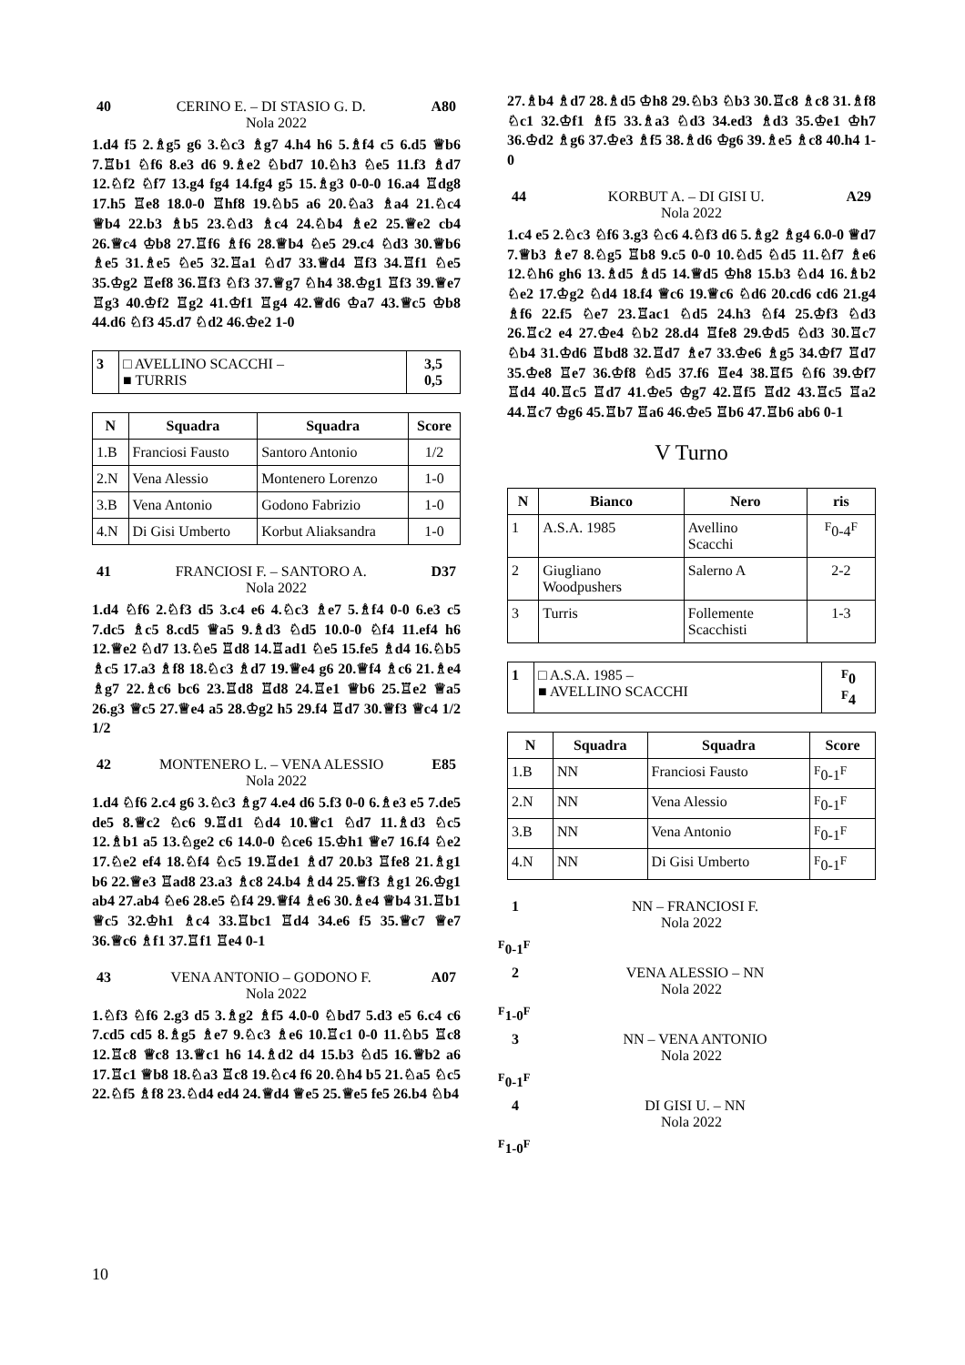40 CERINO E. – DI STASIO G. D. A80
Nola 2022
1.d4 f5 2.♗g5 g6 3.♘c3 ♗g7 4.h4 h6 5.♗f4 c5 6.d5 ♕b6 7.♖b1 ♘f6 8.e3 d6 9.♗e2 ♘bd7 10.♘h3 ♘e5 11.f3 ♗d7 12.♘f2 ♘f7 13.g4 fg4 14.fg4 g5 15.♗g3 0-0-0 16.a4 ♖dg8 17.h5 ♖e8 18.0-0 ♖hf8 19.♘b5 a6 20.♘a3 ♗a4 21.♘c4 ♕b4 22.b3 ♗b5 23.♘d3 ♗c4 24.♘b4 ♗e2 25.♕e2 cb4 26.♕c4 ♔b8 27.♖f6 ♗f6 28.♕b4 ♘e5 29.c4 ♘d3 30.♕b6 ♗e5 31.♗e5 ♘e5 32.♖a1 ♘d7 33.♕d4 ♖f3 34.♖f1 ♘e5 35.♔g2 ♖ef8 36.♖f3 ♘f3 37.♕g7 ♘h4 38.♔g1 ♖f3 39.♕e7 ♖g3 40.♔f2 ♖g2 41.♔f1 ♖g4 42.♕d6 ♔a7 43.♕c5 ♔b8 44.d6 ♘f3 45.d7 ♘d2 46.♔e2 1-0
| 3 | □ AVELLINO SCACCHI – ■ TURRIS | 3,5 0,5 |
| N | Squadra | Squadra | Score |
| --- | --- | --- | --- |
| 1.B | Franciosi Fausto | Santoro Antonio | 1/2 |
| 2.N | Vena Alessio | Montenero Lorenzo | 1-0 |
| 3.B | Vena Antonio | Godono Fabrizio | 1-0 |
| 4.N | Di Gisi Umberto | Korbut Aliaksandra | 1-0 |
41 FRANCIOSI F. – SANTORO A. D37
Nola 2022
1.d4 ♘f6 2.♘f3 d5 3.c4 e6 4.♘c3 ♗e7 5.♗f4 0-0 6.e3 c5 7.dc5 ♗c5 8.cd5 ♕a5 9.♗d3 ♘d5 10.0-0 ♘f4 11.ef4 h6 12.♕e2 ♘d7 13.♘e5 ♖d8 14.♖ad1 ♘e5 15.fe5 ♗d4 16.♘b5 ♗c5 17.a3 ♗f8 18.♘c3 ♗d7 19.♕e4 g6 20.♕f4 ♗c6 21.♗e4 ♗g7 22.♗c6 bc6 23.♖d8 ♖d8 24.♖e1 ♕b6 25.♖e2 ♕a5 26.g3 ♕c5 27.♕e4 a5 28.♔g2 h5 29.f4 ♖d7 30.♕f3 ♕c4 1/2 1/2
42 MONTENERO L. – VENA ALESSIO E85
Nola 2022
1.d4 ♘f6 2.c4 g6 3.♘c3 ♗g7 4.e4 d6 5.f3 0-0 6.♗e3 e5 7.de5 de5 8.♕c2 ♘c6 9.♖d1 ♘d4 10.♕c1 ♘d7 11.♗d3 ♘c5 12.♗b1 a5 13.♘ge2 c6 14.0-0 ♘ce6 15.♔h1 ♕e7 16.f4 ♘e2 17.♘e2 ef4 18.♘f4 ♘c5 19.♖de1 ♗d7 20.b3 ♖fe8 21.♗g1 b6 22.♕e3 ♖ad8 23.a3 ♗c8 24.b4 ♗d4 25.♕f3 ♗g1 26.♔g1 ab4 27.ab4 ♘e6 28.e5 ♘f4 29.♕f4 ♗e6 30.♗e4 ♕b4 31.♖b1 ♕c5 32.♔h1 ♗c4 33.♖bc1 ♖d4 34.e6 f5 35.♕c7 ♕e7 36.♕c6 ♗f1 37.♖f1 ♖e4 0-1
43 VENA ANTONIO – GODONO F. A07
Nola 2022
1.♘f3 ♘f6 2.g3 d5 3.♗g2 ♗f5 4.0-0 ♘bd7 5.d3 e5 6.c4 c6 7.cd5 cd5 8.♗g5 ♗e7 9.♘c3 ♗e6 10.♖c1 0-0 11.♘b5 ♖c8 12.♖c8 ♕c8 13.♕c1 h6 14.♗d2 d4 15.b3 ♘d5 16.♕b2 a6 17.♖c1 ♕b8 18.♘a3 ♖c8 19.♘c4 f6 20.♘h4 b5 21.♘a5 ♘c5 22.♘f5 ♗f8 23.♘d4 ed4 24.♕d4 ♕e5 25.♕e5 fe5 26.b4 ♘b4
27.♗b4 ♗d7 28.♗d5 ♔h8 29.♘b3 ♘b3 30.♖c8 ♗c8 31.♗f8 ♘c1 32.♔f1 ♗f5 33.♗a3 ♘d3 34.ed3 ♗d3 35.♔e1 ♔h7 36.♔d2 ♗g6 37.♔e3 ♗f5 38.♗d6 ♔g6 39.♗e5 ♗c8 40.h4 1-0
44 KORBUT A. – DI GISI U. A29
Nola 2022
1.c4 e5 2.♘c3 ♘f6 3.g3 ♘c6 4.♘f3 d6 5.♗g2 ♗g4 6.0-0 ♕d7 7.♕b3 ♗e7 8.♘g5 ♖b8 9.c5 0-0 10.♘d5 ♘d5 11.♘f7 ♗e6 12.♘h6 gh6 13.♗d5 ♗d5 14.♕d5 ♔h8 15.b3 ♘d4 16.♗b2 ♘e2 17.♔g2 ♘d4 18.f4 ♕c6 19.♕c6 ♘d6 20.cd6 cd6 21.g4 ♗f6 22.f5 ♘e7 23.♖ac1 ♘d5 24.h3 ♘f4 25.♔f3 ♘d3 26.♖c2 e4 27.♔e4 ♘b2 28.d4 ♖fe8 29.♔d5 ♘d3 30.♖c7 ♘b4 31.♔d6 ♖bd8 32.♖d7 ♗e7 33.♔e6 ♗g5 34.♔f7 ♖d7 35.♔e8 ♖e7 36.♔f8 ♘d5 37.f6 ♖e4 38.♖f5 ♘f6 39.♔f7 ♖d4 40.♖c5 ♖d7 41.♔e5 ♔g7 42.♖f5 ♖d2 43.♖c5 ♖a2 44.♖c7 ♔g6 45.♖b7 ♖a6 46.♔e5 ♖b6 47.♖b6 ab6 0-1
V Turno
| N | Bianco | Nero | ris |
| --- | --- | --- | --- |
| 1 | A.S.A. 1985 | Avellino Scacchi | <sup>F</sup>0-4<sup>F</sup> |
| 2 | Giugliano Woodpushers | Salerno A | 2-2 |
| 3 | Turris | Follemente Scacchisti | 1-3 |
| 1 | □ A.S.A. 1985 – ■ AVELLINO SCACCHI | <sup>F</sup>0 <sup>F</sup>4 |
| N | Squadra | Squadra | Score |
| --- | --- | --- | --- |
| 1.B | NN | Franciosi Fausto | <sup>F</sup>0-1<sup>F</sup> |
| 2.N | NN | Vena Alessio | <sup>F</sup>0-1<sup>F</sup> |
| 3.B | NN | Vena Antonio | <sup>F</sup>0-1<sup>F</sup> |
| 4.N | NN | Di Gisi Umberto | <sup>F</sup>0-1<sup>F</sup> |
1 NN – FRANCIOSI F.
Nola 2022
<sup>F</sup>0-1<sup>F</sup>
2 VENA ALESSIO – NN
Nola 2022
<sup>F</sup>1-0<sup>F</sup>
3 NN – VENA ANTONIO
Nola 2022
<sup>F</sup>0-1<sup>F</sup>
4 DI GISI U. – NN
Nola 2022
<sup>F</sup>1-0<sup>F</sup>
10